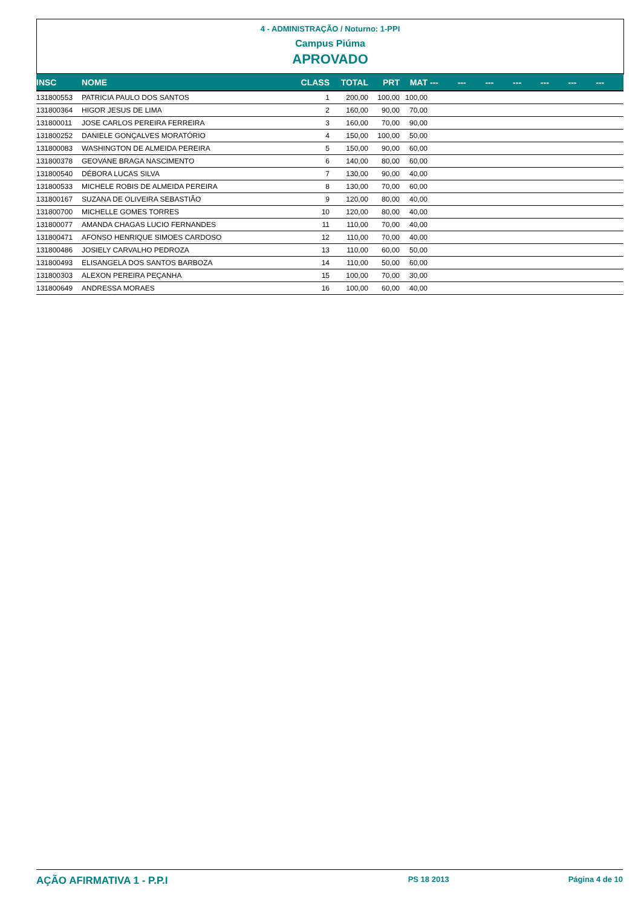4 - ADMINISTRAÇÃO / Noturno: 1-PPI
Campus Piúma
APROVADO
| INSC | NOME | CLASS | TOTAL | PRT | MAT | --- | --- | --- | --- | --- | --- | --- |
| --- | --- | --- | --- | --- | --- | --- | --- | --- | --- | --- | --- | --- |
| 131800553 | PATRICIA PAULO DOS SANTOS | 1 | 200,00 | 100,00 | 100,00 | | | | | | | |
| 131800364 | HIGOR JESUS DE LIMA | 2 | 160,00 | 90,00 | 70,00 | | | | | | | |
| 131800011 | JOSE CARLOS PEREIRA FERREIRA | 3 | 160,00 | 70,00 | 90,00 | | | | | | | |
| 131800252 | DANIELE GONÇALVES MORATÓRIO | 4 | 150,00 | 100,00 | 50,00 | | | | | | | |
| 131800083 | WASHINGTON DE ALMEIDA PEREIRA | 5 | 150,00 | 90,00 | 60,00 | | | | | | | |
| 131800378 | GEOVANE BRAGA NASCIMENTO | 6 | 140,00 | 80,00 | 60,00 | | | | | | | |
| 131800540 | DÉBORA LUCAS SILVA | 7 | 130,00 | 90,00 | 40,00 | | | | | | | |
| 131800533 | MICHELE ROBIS DE ALMEIDA PEREIRA | 8 | 130,00 | 70,00 | 60,00 | | | | | | | |
| 131800167 | SUZANA DE OLIVEIRA SEBASTIÃO | 9 | 120,00 | 80,00 | 40,00 | | | | | | | |
| 131800700 | MICHELLE GOMES TORRES | 10 | 120,00 | 80,00 | 40,00 | | | | | | | |
| 131800077 | AMANDA CHAGAS LUCIO FERNANDES | 11 | 110,00 | 70,00 | 40,00 | | | | | | | |
| 131800471 | AFONSO HENRIQUE SIMOES CARDOSO | 12 | 110,00 | 70,00 | 40,00 | | | | | | | |
| 131800486 | JOSIELY CARVALHO PEDROZA | 13 | 110,00 | 60,00 | 50,00 | | | | | | | |
| 131800493 | ELISANGELA DOS SANTOS BARBOZA | 14 | 110,00 | 50,00 | 60,00 | | | | | | | |
| 131800303 | ALEXON PEREIRA PEÇANHA | 15 | 100,00 | 70,00 | 30,00 | | | | | | | |
| 131800649 | ANDRESSA MORAES | 16 | 100,00 | 60,00 | 40,00 | | | | | | | |
AÇÃO AFIRMATIVA 1 - P.P.I PS 18 2013 Página 4 de 10